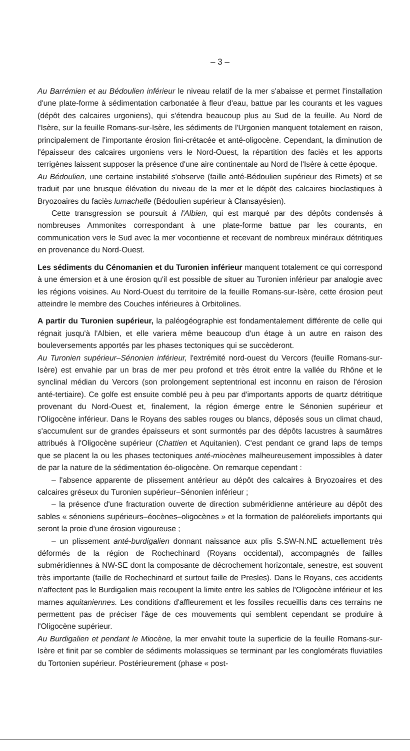– 3 –
Au Barrémien et au Bédoulien inférieur le niveau relatif de la mer s'abaisse et permet l'installation d'une plate-forme à sédimentation carbonatée à fleur d'eau, battue par les courants et les vagues (dépôt des calcaires urgoniens), qui s'étendra beaucoup plus au Sud de la feuille. Au Nord de l'Isère, sur la feuille Romans-sur-Isère, les sédiments de l'Urgonien manquent totalement en raison, principalement de l'importante érosion fini-crétacée et anté-oligocène. Cependant, la diminution de l'épaisseur des calcaires urgoniens vers le Nord-Ouest, la répartition des faciès et les apports terrigènes laissent supposer la présence d'une aire continentale au Nord de l'Isère à cette époque.
Au Bédoulien, une certaine instabilité s'observe (faille anté-Bédoulien supérieur des Rimets) et se traduit par une brusque élévation du niveau de la mer et le dépôt des calcaires bioclastiques à Bryozoaires du faciès lumachelle (Bédoulien supérieur à Clansayésien).
Cette transgression se poursuit à l'Albien, qui est marqué par des dépôts condensés à nombreuses Ammonites correspondant à une plate-forme battue par les courants, en communication vers le Sud avec la mer vocontienne et recevant de nombreux minéraux détritiques en provenance du Nord-Ouest.
Les sédiments du Cénomanien et du Turonien inférieur manquent totalement ce qui correspond à une émersion et à une érosion qu'il est possible de situer au Turonien inférieur par analogie avec les régions voisines. Au Nord-Ouest du territoire de la feuille Romans-sur-Isère, cette érosion peut atteindre le membre des Couches inférieures à Orbitolines.
A partir du Turonien supérieur, la paléogéographie est fondamentalement différente de celle qui régnait jusqu'à l'Albien, et elle variera même beaucoup d'un étage à un autre en raison des bouleversements apportés par les phases tectoniques qui se succèderont.
Au Turonien supérieur–Sénonien inférieur, l'extrémité nord-ouest du Vercors (feuille Romans-sur-Isère) est envahie par un bras de mer peu profond et très étroit entre la vallée du Rhône et le synclinal médian du Vercors (son prolongement septentrional est inconnu en raison de l'érosion anté-tertiaire). Ce golfe est ensuite comblé peu à peu par d'importants apports de quartz détritique provenant du Nord-Ouest et, finalement, la région émerge entre le Sénonien supérieur et l'Oligocène inférieur. Dans le Royans des sables rouges ou blancs, déposés sous un climat chaud, s'accumulent sur de grandes épaisseurs et sont surmontés par des dépôts lacustres à saumâtres attribués à l'Oligocène supérieur (Chattien et Aquitanien). C'est pendant ce grand laps de temps que se placent la ou les phases tectoniques anté-miocènes malheureusement impossibles à dater de par la nature de la sédimentation éo-oligocène. On remarque cependant :
– l'absence apparente de plissement antérieur au dépôt des calcaires à Bryozoaires et des calcaires gréseux du Turonien supérieur–Sénonien inférieur ;
– la présence d'une fracturation ouverte de direction subméridienne antérieure au dépôt des sables « sénoniens supérieurs–éocènes–oligocènes » et la formation de paléoreliefs importants qui seront la proie d'une érosion vigoureuse ;
– un plissement anté-burdigalien donnant naissance aux plis S.SW-N.NE actuellement très déformés de la région de Rochechinard (Royans occidental), accompagnés de failles subméridiennes à NW-SE dont la composante de décrochement horizontale, senestre, est souvent très importante (faille de Rochechinard et surtout faille de Presles). Dans le Royans, ces accidents n'affectent pas le Burdigalien mais recoupent la limite entre les sables de l'Oligocène inférieur et les marnes aquitaniennes. Les conditions d'affleurement et les fossiles recueillis dans ces terrains ne permettent pas de préciser l'âge de ces mouvements qui semblent cependant se produire à l'Oligocène supérieur.
Au Burdigalien et pendant le Miocène, la mer envahit toute la superficie de la feuille Romans-sur-Isère et finit par se combler de sédiments molassiques se terminant par les conglomérats fluviatiles du Tortonien supérieur. Postérieurement (phase « post-